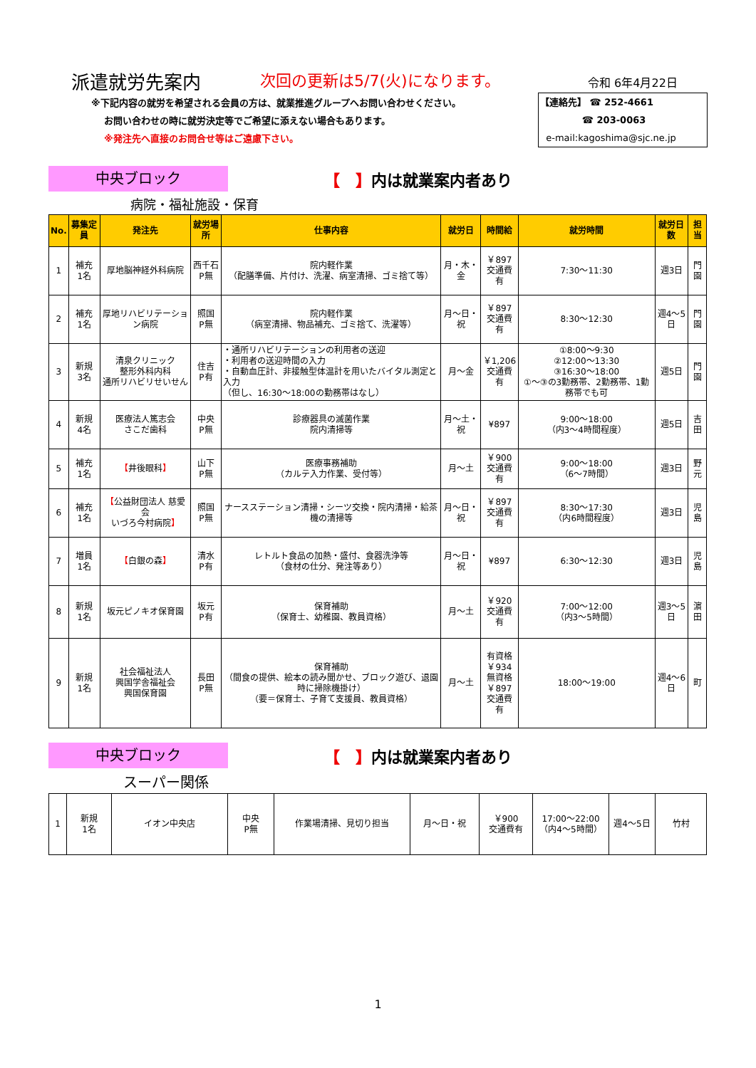派遣就労先案内
次回の更新は5/7(火)になります。
令和 6年4月22日
※下記内容の就労を希望される会員の方は、就業推進グループへお問い合わせください。
お問い合わせの時に就労決定等でご希望に添えない場合もあります。
※発注先へ直接のお問合せ等はご遠慮下さい。
【連絡先】 ☎ 252-4661
☎ 203-0063
e-mail:kagoshima@sjc.ne.jp
中央ブロック
【　】内は就業案内者あり
病院・福祉施設・保育
| No. | 募集定員 | 発注先 | 就労場所 | 仕事内容 | 就労日 | 時間給 | 就労時間 | 就労日数 | 担当 |
| --- | --- | --- | --- | --- | --- | --- | --- | --- | --- |
| 1 | 補充 1名 | 厚地脳神経外科病院 | 西千石 P無 | 院内軽作業 （配膳準備、片付け、洗濯、病室清掃、ゴミ捨て等） | 月・木・金 | ￥897 交通費有 | 7:30～11:30 | 週3日 | 門園 |
| 2 | 補充 1名 | 厚地リハビリテーション病院 | 照国 P無 | 院内軽作業 （病室清掃、物品補充、ゴミ捨て、洗濯等） | 月～日・祝 | ￥897 交通費有 | 8:30～12:30 | 週4～5日 | 門園 |
| 3 | 新規 3名 | 清泉クリニック 整形外科内科 通所リハビリせいせん | 住吉 P有 | ・通所リハビリテーションの利用者の送迎 ・利用者の送迎時間の入力 ・自動血圧計、非接触型体温計を用いたバイタル測定と入力 （但し、16:30～18:00の勤務帯はなし） | 月～金 | ￥1,206 交通費有 | ①8:00～9:30 ②12:00～13:30 ③16:30～18:00 ①～③の3勤務帯、2勤務帯、1勤務帯でも可 | 週5日 | 門園 |
| 4 | 新規 4名 | 医療法人篤志会 さこだ歯科 | 中央 P無 | 診療器具の滅菌作業 院内清掃等 | 月～土・祝 | ¥897 | 9:00～18:00 （内3～4時間程度） | 週5日 | 吉田 |
| 5 | 補充 1名 | 【 井後眼科 】 | 山下 P無 | 医療事務補助 （カルテ入力作業、受付等） | 月～土 | ￥900 交通費有 | 9:00～18:00 （6～7時間） | 週3日 | 野元 |
| 6 | 補充 1名 | 【 公益財団法人 慈愛会 いづろ今村病院 】 | 照国 P無 | ナースステーション清掃・シーツ交換・院内清掃・給茶機の清掃等 | 月～日・祝 | ￥897 交通費有 | 8:30～17:30 （内6時間程度） | 週3日 | 児島 |
| 7 | 増員 1名 | 【 白銀の森 】 | 清水 P有 | レトルト食品の加熱・盛付、食器洗浄等 （食材の仕分、発注等あり） | 月～日・祝 | ¥897 | 6:30～12:30 | 週3日 | 児島 |
| 8 | 新規 1名 | 坂元ピノキオ保育園 | 坂元 P有 | 保育補助 （保育士、幼稚園、教員資格） | 月～土 | ￥920 交通費有 | 7:00～12:00 （内3～5時間） | 週3～5日 | 濵田 |
| 9 | 新規 1名 | 社会福祉法人 興国学舎福祉会 興国保育園 | 長田 P無 | 保育補助 （間食の提供、絵本の読み聞かせ、ブロック遊び、退園時に掃除機掛け） （要＝保育士、子育て支援員、教員資格） | 月～土 | 有資格 ￥934 無資格 ￥897 交通費有 | 18:00～19:00 | 週4～6日 | 町 |
中央ブロック
【　】内は就業案内者あり
スーパー関係
| 1 | 新規 1名 | イオン中央店 | 中央 P無 | 作業場清掃、見切り担当 | 月～日・祝 | ￥900 交通費有 | 17:00～22:00 （内4～5時間） | 週4～5日 | 竹村 |
1